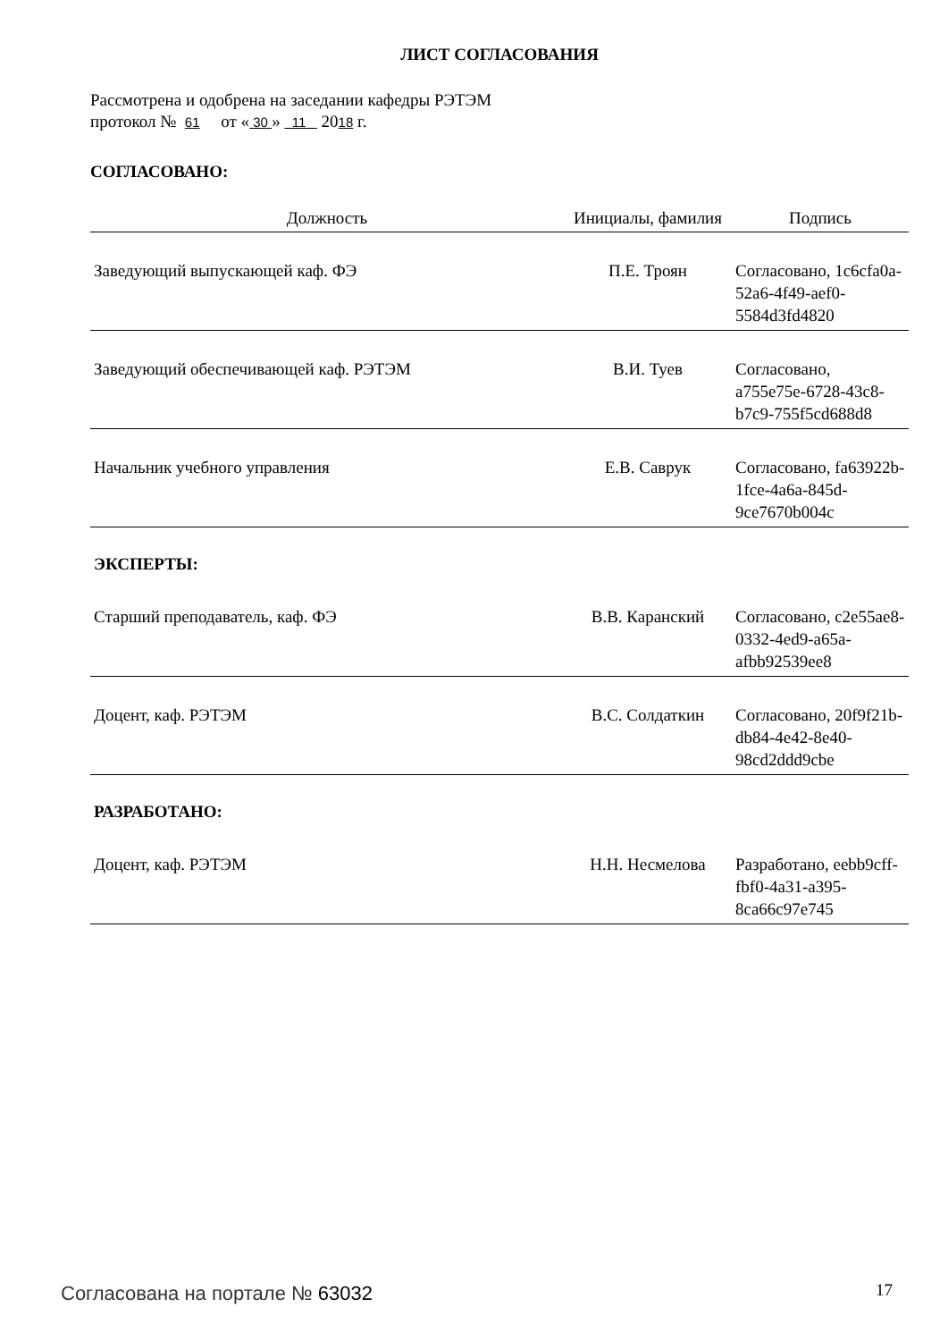ЛИСТ СОГЛАСОВАНИЯ
Рассмотрена и одобрена на заседании кафедры РЭТЭМ
протокол № 61 от « 30 » 11 2018 г.
СОГЛАСОВАНО:
| Должность | Инициалы, фамилия | Подпись |
| --- | --- | --- |
| Заведующий выпускающей каф. ФЭ | П.Е. Троян | Согласовано, 1c6cfa0a-52a6-4f49-aef0-5584d3fd4820 |
| Заведующий обеспечивающей каф. РЭТЭМ | В.И. Туев | Согласовано, a755e75e-6728-43c8-b7c9-755f5cd688d8 |
| Начальник учебного управления | Е.В. Саврук | Согласовано, fa63922b-1fce-4a6a-845d-9ce7670b004c |
| ЭКСПЕРТЫ: | | |
| Старший преподаватель, каф. ФЭ | В.В. Каранский | Согласовано, c2e55ae8-0332-4ed9-a65a-afbb92539ee8 |
| Доцент, каф. РЭТЭМ | В.С. Солдаткин | Согласовано, 20f9f21b-db84-4e42-8e40-98cd2ddd9cbe |
| РАЗРАБОТАНО: | | |
| Доцент, каф. РЭТЭМ | Н.Н. Несмелова | Разработано, eebb9cff-fbf0-4a31-a395-8ca66c97e745 |
Согласована на портале № 63032 17